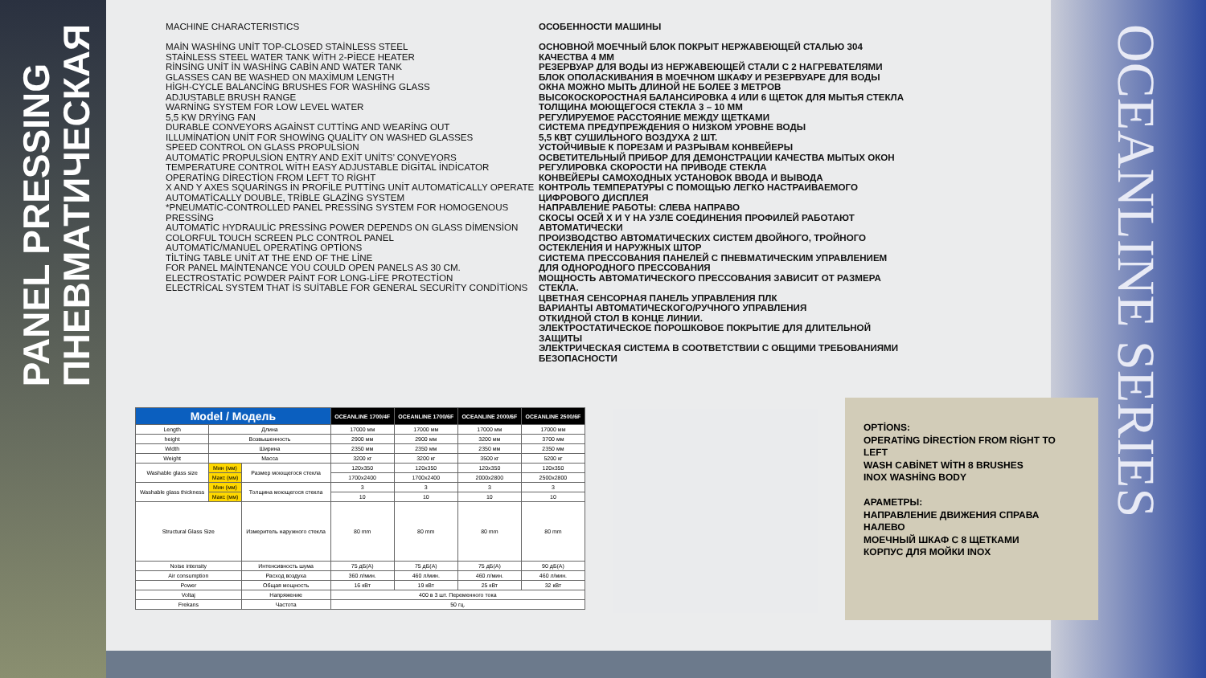PANEL PRESSING
ПНЕВМАТИЧЕСКАЯ
OCEANLINE SERIES
MACHINE CHARACTERISTICS
MAİN WASHİNG UNİT TOP-CLOSED STAİNLESS STEEL
STAİNLESS STEEL WATER TANK WİTH 2-PİECE HEATER
RİNSİNG UNİT İN WASHİNG CABİN AND WATER TANK
GLASSES CAN BE WASHED ON MAXİMUM LENGTH
HİGH-CYCLE BALANCİNG BRUSHES FOR WASHİNG GLASS
ADJUSTABLE BRUSH RANGE
WARNİNG SYSTEM FOR LOW LEVEL WATER
5,5 KW DRYİNG FAN
DURABLE CONVEYORS AGAİNST CUTTİNG AND WEARİNG OUT
ILLUMİNATİON UNİT FOR SHOWİNG QUALİTY ON WASHED GLASSES
SPEED CONTROL ON GLASS PROPULSİON
AUTOMATİC PROPULSİON ENTRY AND EXİT UNİTS’ CONVEYORS
TEMPERATURE CONTROL WİTH EASY ADJUSTABLE DİGİTAL İNDİCATOR
OPERATİNG DİRECTİON FROM LEFT TO RİGHT
X AND Y AXES SQUARİNGS İN PROFİLE PUTTİNG UNİT AUTOMATİCALLY OPERATE
AUTOMATİCALLY DOUBLE, TRİBLE GLAZİNG SYSTEM
*PNEUMATİC-CONTROLLED PANEL PRESSİNG SYSTEM FOR HOMOGENOUS PRESSİNG
AUTOMATİC HYDRAULİC PRESSİNG POWER DEPENDS ON GLASS DİMENSİON
COLORFUL TOUCH SCREEN PLC CONTROL PANEL
AUTOMATİC/MANUEL OPERATİNG OPTİONS
TİLTİNG TABLE UNİT AT THE END OF THE LİNE
FOR PANEL MAİNTENANCE YOU COULD OPEN PANELS AS 30 CM.
ELECTROSTATİC POWDER PAİNT FOR LONG-LİFE PROTECTİON
ELECTRİCAL SYSTEM THAT İS SUİTABLE FOR GENERAL SECURİTY CONDİTİONS
ОСОБЕННОСТИ МАШИНЫ
ОСНОВНОЙ МОЕЧНЫЙ БЛОК ПОКРЫТ НЕРЖАВЕЮЩЕЙ СТАЛЬЮ 304 КАЧЕСТВА 4 ММ
РЕЗЕРВУАР ДЛЯ ВОДЫ ИЗ НЕРЖАВЕЮЩЕЙ СТАЛИ С 2 НАГРЕВАТЕЛЯМИ
БЛОК ОПОЛАСКИВАНИЯ В МОЕЧНОМ ШКАФУ И РЕЗЕРВУАРЕ ДЛЯ ВОДЫ
ОКНА МОЖНО МЫТЬ ДЛИНОЙ НЕ БОЛЕЕ 3 МЕТРОВ
ВЫСОКОСКОРОСТНАЯ БАЛАНСИРОВКА 4 ИЛИ 6 ЩЕТОК ДЛЯ МЫТЬЯ СТЕКЛА
ТОЛЩИНА МОЮЩЕГОСЯ СТЕКЛА 3 – 10 ММ
РЕГУЛИРУЕМОЕ РАССТОЯНИЕ МЕЖДУ ЩЕТКАМИ
СИСТЕМА ПРЕДУПРЕЖДЕНИЯ О НИЗКОМ УРОВНЕ ВОДЫ
5,5 КВТ СУШИЛЬНОГО ВОЗДУХА 2 ШТ.
УСТОЙЧИВЫЕ К ПОРЕЗАМ И РАЗРЫВАМ КОНВЕЙЕРЫ
ОСВЕТИТЕЛЬНЫЙ ПРИБОР ДЛЯ ДЕМОНСТРАЦИИ КАЧЕСТВА МЫТЫХ ОКОН
РЕГУЛИРОВКА СКОРОСТИ НА ПРИВОДЕ СТЕКЛА
КОНВЕЙЕРЫ САМОХОДНЫХ УСТАНОВОК ВВОДА И ВЫВОДА
КОНТРОЛЬ ТЕМПЕРАТУРЫ С ПОМОЩЬЮ ЛЕГКО НАСТРАИВАЕМОГО ЦИФРОВОГО ДИСПЛЕЯ
НАПРАВЛЕНИЕ РАБОТЫ: СЛЕВА НАПРАВО
СКОСЫ ОСЕЙ X И Y НА УЗЛЕ СОЕДИНЕНИЯ ПРОФИЛЕЙ РАБОТАЮТ АВТОМАТИЧЕСКИ
ПРОИЗВОДСТВО АВТОМАТИЧЕСКИХ СИСТЕМ ДВОЙНОГО, ТРОЙНОГО ОСТЕКЛЕНИЯ И НАРУЖНЫХ ШТОР
СИСТЕМА ПРЕССОВАНИЯ ПАНЕЛЕЙ С ПНЕВМАТИЧЕСКИМ УПРАВЛЕНИЕМ ДЛЯ ОДНОРОДНОГО ПРЕССОВАНИЯ
МОЩНОСТЬ АВТОМАТИЧЕСКОГО ПРЕССОВАНИЯ ЗАВИСИТ ОТ РАЗМЕРА СТЕКЛА.
ЦВЕТНАЯ СЕНСОРНАЯ ПАНЕЛЬ УПРАВЛЕНИЯ ПЛК
ВАРИАНТЫ АВТОМАТИЧЕСКОГО/РУЧНОГО УПРАВЛЕНИЯ
ОТКИДНОЙ СТОЛ В КОНЦЕ ЛИНИИ.
ЭЛЕКТРОСТАТИЧЕСКОЕ ПОРОШКОВОЕ ПОКРЫТИЕ ДЛЯ ДЛИТЕЛЬНОЙ ЗАЩИТЫ
ЭЛЕКТРИЧЕСКАЯ СИСТЕМА В СООТВЕТСТВИИ С ОБЩИМИ ТРЕБОВАНИЯМИ БЕЗОПАСНОСТИ
| Model / Модель | | | OCEANLINE 1700/4F | OCEANLINE 1700/6F | OCEANLINE 2000/6F | OCEANLINE 2500/6F |
| --- | --- | --- | --- | --- | --- | --- |
| Length | Длина | | 17000 мм | 17000 мм | 17000 мм | 17000 мм |
| height | Возвышенность | | 2900 мм | 2900 мм | 3200 мм | 3700 мм |
| Width | Ширина | | 2350 мм | 2350 мм | 2350 мм | 2350 мм |
| Weight | Масса | | 3200 кг | 3200 кг | 3500 кг | 5200 кг |
| Washable glass size | Мин (мм) | Размер моющегося стекла | 120x350 | 120x350 | 120x350 | 120x350 |
| | Макс (мм) | | 1700x2400 | 1700x2400 | 2000x2800 | 2500x2800 |
| Washable glass thickness | Мин (мм) | Толщина моющегося стекла | 3 | 3 | 3 | 3 |
| | Макс (мм) | | 10 | 10 | 10 | 10 |
| Structural Glass Size | | Измеритель наружного стекла | 80 mm | 80 mm | 80 mm | 80 mm |
| Noise intensity | | Интенсивность шума | 75 дБ(А) | 75 дБ(А) | 75 дБ(А) | 90 дБ(А) |
| Air consumption | | Расход воздуха | 360 л/мин. | 460 л/мин. | 460 л/мин. | 460 л/мин. |
| Power | | Общая мощность | 16 кВт | 19 кВт | 25 кВт | 32 кВт |
| Voltaj | | Напряжение | 400 в 3 шт. Переменного тока | | | |
| Frekans | | Частота | 50 гц. | | | |
OPTİONS:
OPERATİNG DİRECTİON FROM RİGHT TO LEFT
WASH CABİNET WİTH 8 BRUSHES
INOX WASHİNG BODY
АРАМЕТРЫ:
НАПРАВЛЕНИЕ ДВИЖЕНИЯ СПРАВА НАЛЕВО
МОЕЧНЫЙ ШКАФ С 8 ЩЕТКАМИ
КОРПУС ДЛЯ МОЙКИ INOX